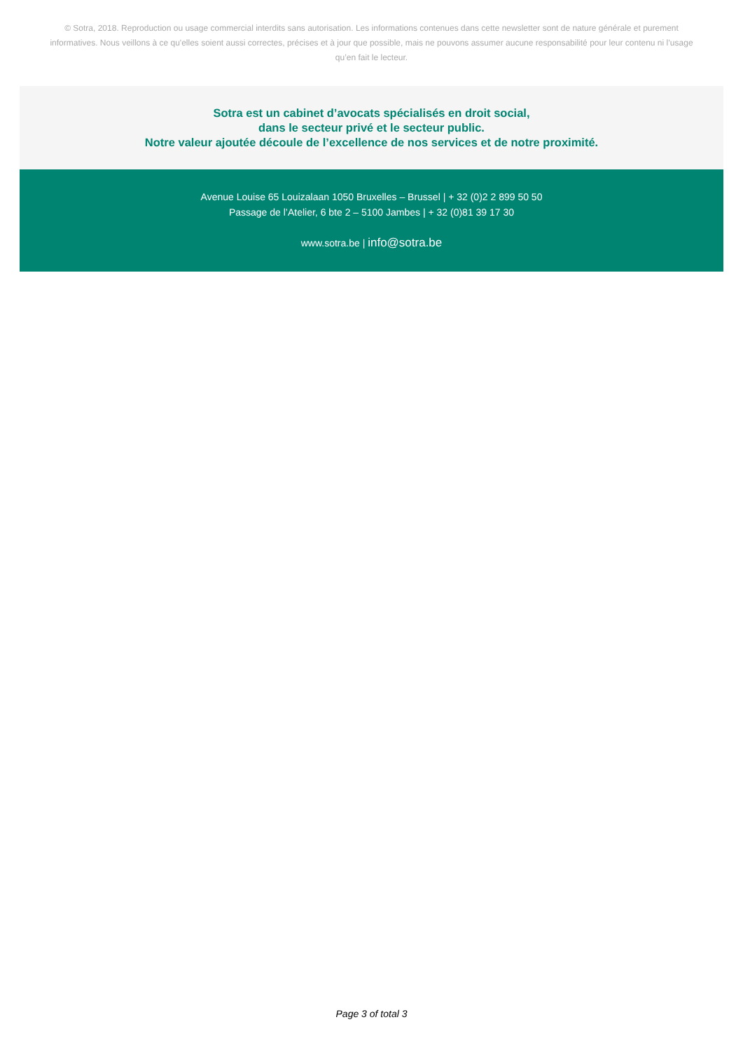© Sotra, 2018. Reproduction ou usage commercial interdits sans autorisation. Les informations contenues dans cette newsletter sont de nature générale et purement informatives. Nous veillons à ce qu'elles soient aussi correctes, précises et à jour que possible, mais ne pouvons assumer aucune responsabilité pour leur contenu ni l’usage qu’en fait le lecteur.
Sotra est un cabinet d’avocats spécialisés en droit social,
dans le secteur privé et le secteur public.
Notre valeur ajoutée découle de l’excellence de nos services et de notre proximité.
Avenue Louise 65 Louizalaan 1050 Bruxelles – Brussel | + 32 (0)2 2 899 50 50
Passage de l’Atelier, 6 bte 2 – 5100 Jambes | + 32 (0)81 39 17 30
www.sotra.be | info@sotra.be
Page 3 of total 3